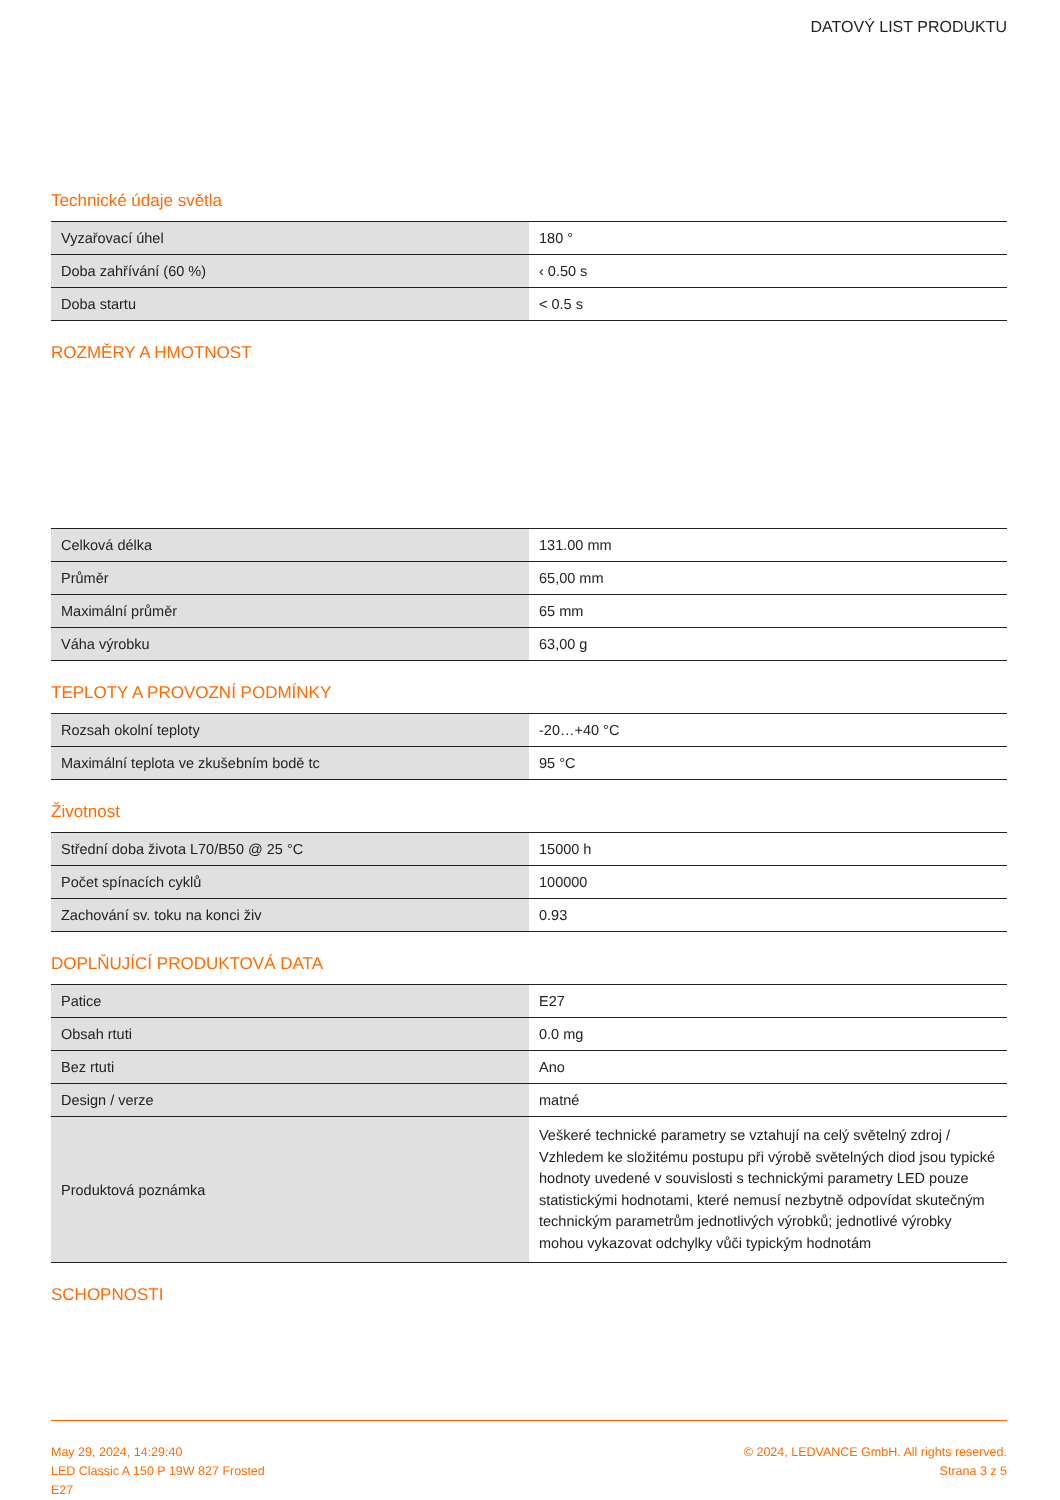DATOVÝ LIST PRODUKTU
Technické údaje světla
| Vyzařovací úhel | 180 ° |
| Doba zahřívání (60 %) | ‹ 0.50 s |
| Doba startu | < 0.5 s |
ROZMĚRY A HMOTNOST
| Celková délka | 131.00 mm |
| Průměr | 65,00 mm |
| Maximální průměr | 65 mm |
| Váha výrobku | 63,00 g |
TEPLOTY A PROVOZNÍ PODMÍNKY
| Rozsah okolní teploty | -20…+40 °C |
| Maximální teplota ve zkušebním bodě tc | 95 °C |
Životnost
| Střední doba života L70/B50 @ 25 °C | 15000 h |
| Počet spínacích cyklů | 100000 |
| Zachování sv. toku na konci živ | 0.93 |
DOPLŇUJÍCÍ PRODUKTOVÁ DATA
| Patice | E27 |
| Obsah rtuti | 0.0 mg |
| Bez rtuti | Ano |
| Design / verze | matné |
| Produktová poznámka | Veškeré technické parametry se vztahují na celý světelný zdroj / Vzhledem ke složitému postupu při výrobě světelných diod jsou typické hodnoty uvedené v souvislosti s technickými parametry LED pouze statistickými hodnotami, které nemusí nezbytně odpovídat skutečným technickým parametrům jednotlivých výrobků; jednotlivé výrobky mohou vykazovat odchylky vůči typickým hodnotám |
SCHOPNOSTI
May 29, 2024, 14:29:40
LED Classic A 150 P 19W 827 Frosted
E27
© 2024, LEDVANCE GmbH. All rights reserved.
Strana 3 z 5